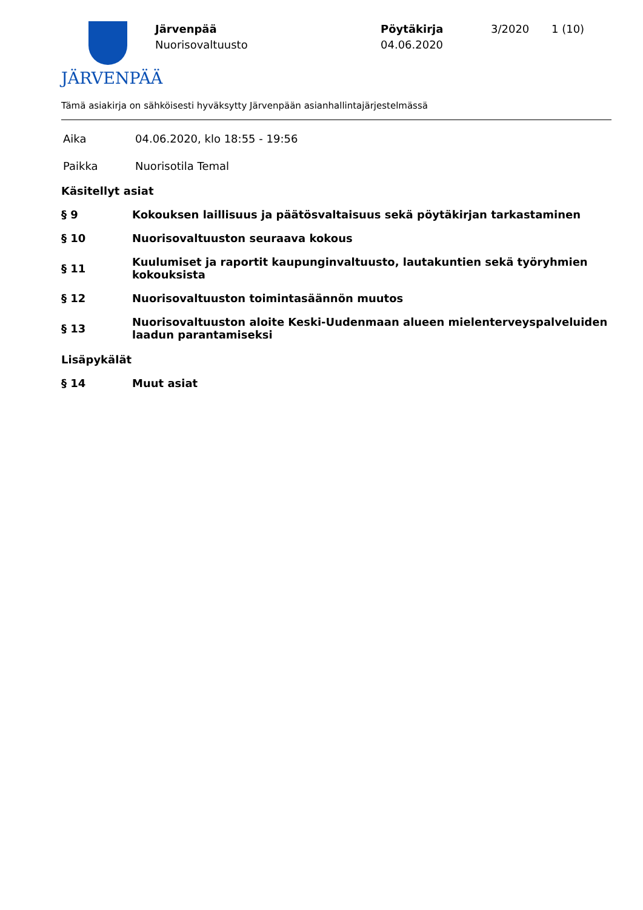JÄRVENPÄÄ
Järvenpää
Nuorisovaltuusto
Pöytäkirja
04.06.2020
3/2020 1 (10)
Tämä asiakirja on sähköisesti hyväksytty Järvenpään asianhallintajärjestelmässä
Aika 04.06.2020, klo 18:55 - 19:56
Paikka Nuorisotila Temal
Käsitellyt asiat
§ 9 Kokouksen laillisuus ja päätösvaltaisuus sekä pöytäkirjan tarkastaminen
§ 10 Nuorisovaltuuston seuraava kokous
§ 11 Kuulumiset ja raportit kaupunginvaltuusto, lautakuntien sekä työryhmien kokouksista
§ 12 Nuorisovaltuuston toimintasäännön muutos
§ 13 Nuorisovaltuuston aloite Keski-Uudenmaan alueen mielenterveyspalveluiden laadun parantamiseksi
Lisäpykälät
§ 14 Muut asiat